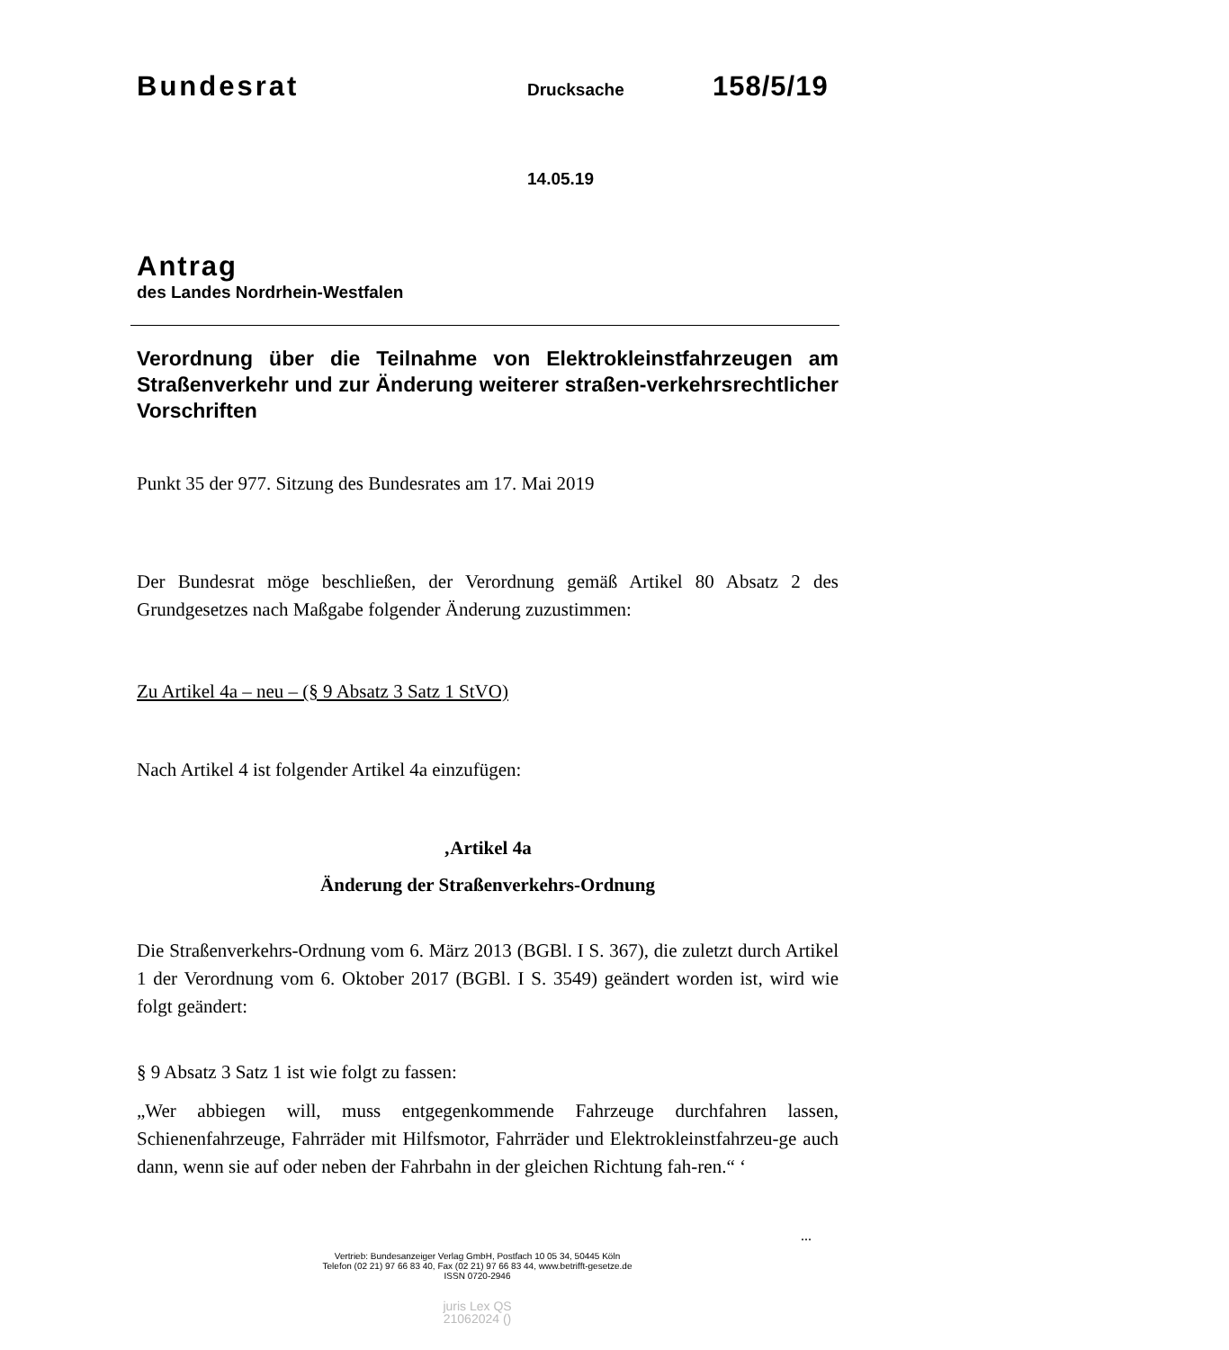Bundesrat Drucksache 158/5/19
14.05.19
Antrag
des Landes Nordrhein-Westfalen
Verordnung über die Teilnahme von Elektrokleinstfahrzeugen am Straßenverkehr und zur Änderung weiterer straßen-verkehrsrechtlicher Vorschriften
Punkt 35 der 977. Sitzung des Bundesrates am 17. Mai 2019
Der Bundesrat möge beschließen, der Verordnung gemäß Artikel 80 Absatz 2 des Grundgesetzes nach Maßgabe folgender Änderung zuzustimmen:
Zu Artikel 4a – neu – (§ 9 Absatz 3 Satz 1 StVO)
Nach Artikel 4 ist folgender Artikel 4a einzufügen:
‚Artikel 4a
Änderung der Straßenverkehrs-Ordnung
Die Straßenverkehrs-Ordnung vom 6. März 2013 (BGBl. I S. 367), die zuletzt durch Artikel 1 der Verordnung vom 6. Oktober 2017 (BGBl. I S. 3549) geändert worden ist, wird wie folgt geändert:
§ 9 Absatz 3 Satz 1 ist wie folgt zu fassen:
„Wer abbiegen will, muss entgegenkommende Fahrzeuge durchfahren lassen, Schienenfahrzeuge, Fahrräder mit Hilfsmotor, Fahrräder und Elektrokleinstfahrzeu-ge auch dann, wenn sie auf oder neben der Fahrbahn in der gleichen Richtung fah-ren.“ ‘
...
Vertrieb: Bundesanzeiger Verlag GmbH, Postfach 10 05 34, 50445 Köln
Telefon (02 21) 97 66 83 40, Fax (02 21) 97 66 83 44, www.betrifft-gesetze.de
ISSN 0720-2946
juris Lex QS
21062024 ()